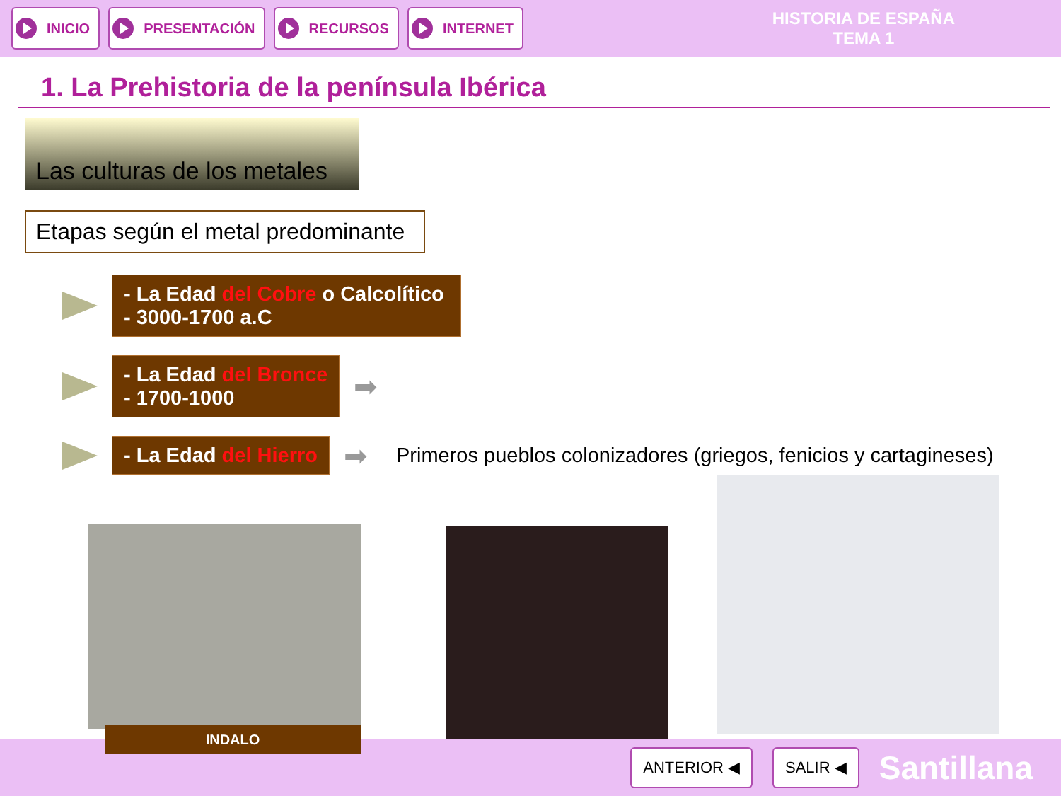INICIO PRESENTACIÓN RECURSOS INTERNET
HISTORIA DE ESPAÑA
TEMA 1
1. La Prehistoria de la península Ibérica
Las culturas de los metales
Etapas según el metal predominante
- La Edad del Cobre o Calcolítico
- 3000-1700 a.C
- La Edad del Bronce
- 1700-1000
➡
- La Edad del Hierro
➡ Primeros pueblos colonizadores (griegos, fenicios y cartagineses)
ANTERIOR ◀ SALIR ◀
Santillana
INDALO